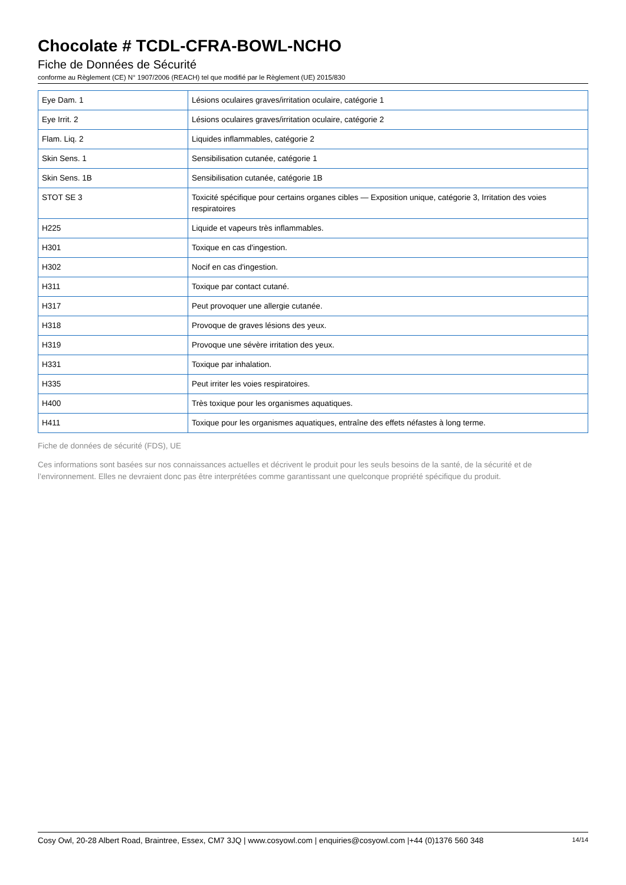Chocolate # TCDL-CFRA-BOWL-NCHO
Fiche de Données de Sécurité
conforme au Règlement (CE) N° 1907/2006 (REACH) tel que modifié par le Règlement (UE) 2015/830
| Eye Dam. 1 | Lésions oculaires graves/irritation oculaire, catégorie 1 |
| Eye Irrit. 2 | Lésions oculaires graves/irritation oculaire, catégorie 2 |
| Flam. Liq. 2 | Liquides inflammables, catégorie 2 |
| Skin Sens. 1 | Sensibilisation cutanée, catégorie 1 |
| Skin Sens. 1B | Sensibilisation cutanée, catégorie 1B |
| STOT SE 3 | Toxicité spécifique pour certains organes cibles — Exposition unique, catégorie 3, Irritation des voies respiratoires |
| H225 | Liquide et vapeurs très inflammables. |
| H301 | Toxique en cas d'ingestion. |
| H302 | Nocif en cas d'ingestion. |
| H311 | Toxique par contact cutané. |
| H317 | Peut provoquer une allergie cutanée. |
| H318 | Provoque de graves lésions des yeux. |
| H319 | Provoque une sévère irritation des yeux. |
| H331 | Toxique par inhalation. |
| H335 | Peut irriter les voies respiratoires. |
| H400 | Très toxique pour les organismes aquatiques. |
| H411 | Toxique pour les organismes aquatiques, entraîne des effets néfastes à long terme. |
Fiche de données de sécurité (FDS), UE
Ces informations sont basées sur nos connaissances actuelles et décrivent le produit pour les seuls besoins de la santé, de la sécurité et de l’environnement. Elles ne devraient donc pas être interprétées comme garantissant une quelconque propriété spécifique du produit.
Cosy Owl, 20-28 Albert Road, Braintree, Essex, CM7 3JQ | www.cosyowl.com | enquiries@cosyowl.com |+44 (0)1376 560 348 14/14